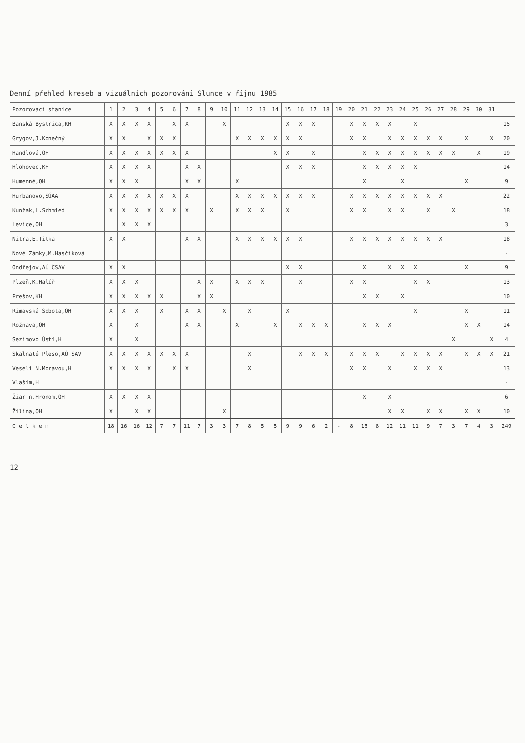Denní přehled kreseb a vizuálních pozorování Slunce v říjnu 1985
| Pozorovací stanice | 1 | 2 | 3 | 4 | 5 | 6 | 7 | 8 | 9 | 10 | 11 | 12 | 13 | 14 | 15 | 16 | 17 | 18 | 19 | 20 | 21 | 22 | 23 | 24 | 25 | 26 | 27 | 28 | 29 | 30 | 31 | |
| --- | --- | --- | --- | --- | --- | --- | --- | --- | --- | --- | --- | --- | --- | --- | --- | --- | --- | --- | --- | --- | --- | --- | --- | --- | --- | --- | --- | --- | --- | --- | --- | --- |
| Banská Bystrica,KH | X | X | X | X | | X | X | | | X | | | | | X | X | X | | | X | X | X | X | | X | | | | | | | 15 |
| Grygov,J.Konečný | X | X | | X | X | X | | | | | X | X | X | X | X | X | | | | X | X | | X | X | X | X | X | | X | | X | 20 |
| Handlová,OH | X | X | X | X | X | X | X | | | | | | | X | X | | X | | | | X | X | X | X | X | X | X | X | | X | | 19 |
| Hlohovec,KH | X | X | X | X | | | X | X | | | | | | | X | X | X | | | | X | X | X | X | X | | | | | | | 14 |
| Humenné,OH | X | X | X | | | | X | X | | | X | | | | | | | | | | X | | | X | | | | | X | | | 9 |
| Hurbanovo,SÚAA | X | X | X | X | X | X | X | | | | X | X | X | X | X | X | X | | | X | X | X | X | X | X | X | X | | | | | 22 |
| Kunžak,L.Schmied | X | X | X | X | X | X | X | | X | | X | X | X | | X | | | | | X | X | | X | X | | X | | X | | | | 18 |
| Levice,OH | | X | X | X | | | | | | | | | | | | | | | | | | | | | | | | | | | | 3 |
| Nitra,E.Titka | X | X | | | | | X | X | | | X | X | X | X | X | X | | | | X | X | X | X | X | X | X | X | | | | | 18 |
| Nové Zámky,M.Hasčíková | | | | | | | | | | | | | | | | | | | | | | | | | | | | | | | | - |
| Ondřejov,AÚ ČSAV | X | X | | | | | | | | | | | | | X | X | | | | | X | | X | X | X | | | | X | | | 9 |
| Plzeň,K.Halíř | X | X | X | | | | | X | X | | X | X | X | | | X | | | | X | X | | | | X | X | | | | | | 13 |
| Prešov,KH | X | X | X | X | X | | | X | X | | | | | | | | | | | | X | X | | X | | | | | | | | 10 |
| Rimavská Sobota,OH | X | X | X | | X | | X | X | | X | | X | | | X | | | | | | | | | | X | | | | X | | | 11 |
| Rožnava,OH | X | | X | | | | X | X | | | X | | | X | | X | X | X | | | X | X | X | | | | | | X | X | | 14 |
| Sezimovo Ústí,H | X | | X | | | | | | | | | | | | | | | | | | | | | | | | | X | | | X | 4 |
| Skalnaté Pleso,AÚ SAV | X | X | X | X | X | X | X | | | | | X | | | | X | X | X | | X | X | X | | X | X | X | X | | X | X | X | 21 |
| Veselí N.Moravou,H | X | X | X | X | | X | X | | | | | X | | | | | | | | X | X | | X | | X | X | X | | | | | 13 |
| Vlašim,H | | | | | | | | | | | | | | | | | | | | | | | | | | | | | | | | - |
| Žiar n.Hronom,OH | X | X | X | X | | | | | | | | | | | | | | | | | X | | X | | | | | | | | | 6 |
| Žilina,OH | X | | X | X | | | | | | X | | | | | | | | | | | | | X | X | | X | X | | X | X | | 10 |
| C e l k e m | 18 | 16 | 16 | 12 | 7 | 7 | 11 | 7 | 3 | 3 | 7 | 8 | 5 | 5 | 9 | 9 | 6 | 2 | - | 8 | 15 | 8 | 12 | 11 | 11 | 9 | 7 | 3 | 7 | 4 | 3 | 249 |
12